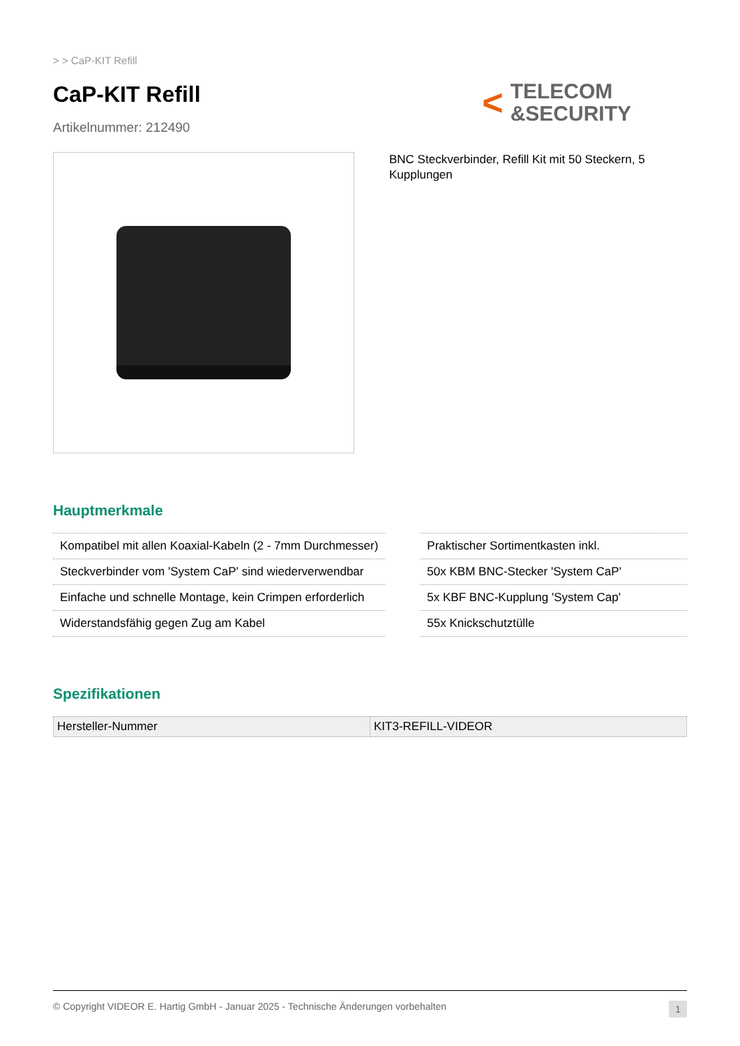> > CaP-KIT Refill
CaP-KIT Refill
Artikelnummer: 212490
< TELECOM
&SECURITY
BNC Steckverbinder, Refill Kit mit 50 Steckern, 5 Kupplungen
Hauptmerkmale
Kompatibel mit allen Koaxial-Kabeln (2 - 7mm Durchmesser)
Steckverbinder vom 'System CaP' sind wiederverwendbar
Einfache und schnelle Montage, kein Crimpen erforderlich
Widerstandsfähig gegen Zug am Kabel
Praktischer Sortimentkasten inkl.
50x KBM BNC-Stecker 'System CaP'
5x KBF BNC-Kupplung 'System Cap'
55x Knickschutztülle
Spezifikationen
| Hersteller-Nummer | KIT3-REFILL-VIDEOR |
© Copyright VIDEOR E. Hartig GmbH - Januar 2025 - Technische Änderungen vorbehalten 1